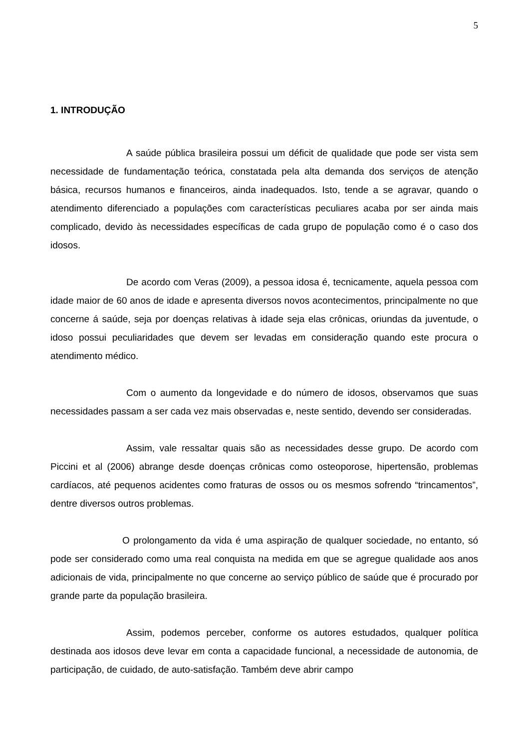5
1. INTRODUÇÃO
A saúde pública brasileira possui um déficit de qualidade que pode ser vista sem necessidade de fundamentação teórica, constatada pela alta demanda dos serviços de atenção básica, recursos humanos e financeiros, ainda inadequados. Isto, tende a se agravar, quando o atendimento diferenciado a populações com características peculiares acaba por ser ainda mais complicado, devido às necessidades específicas de cada grupo de população como é o caso dos idosos.
De acordo com Veras (2009), a pessoa idosa é, tecnicamente, aquela pessoa com idade maior de 60 anos de idade e apresenta diversos novos acontecimentos, principalmente no que concerne á saúde, seja por doenças relativas à idade seja elas crônicas, oriundas da juventude, o idoso possui peculiaridades que devem ser levadas em consideração quando este procura o atendimento médico.
Com o aumento da longevidade e do número de idosos, observamos que suas necessidades passam a ser cada vez mais observadas e, neste sentido, devendo ser consideradas.
Assim, vale ressaltar quais são as necessidades desse grupo. De acordo com Piccini et al (2006) abrange desde doenças crônicas como osteoporose, hipertensão, problemas cardíacos, até pequenos acidentes como fraturas de ossos ou os mesmos sofrendo “trincamentos”, dentre diversos outros problemas.
O prolongamento da vida é uma aspiração de qualquer sociedade, no entanto, só pode ser considerado como uma real conquista na medida em que se agregue qualidade aos anos adicionais de vida, principalmente no que concerne ao serviço público de saúde que é procurado por grande parte da população brasileira.
Assim, podemos perceber, conforme os autores estudados, qualquer política destinada aos idosos deve levar em conta a capacidade funcional, a necessidade de autonomia, de participação, de cuidado, de auto-satisfação. Também deve abrir campo